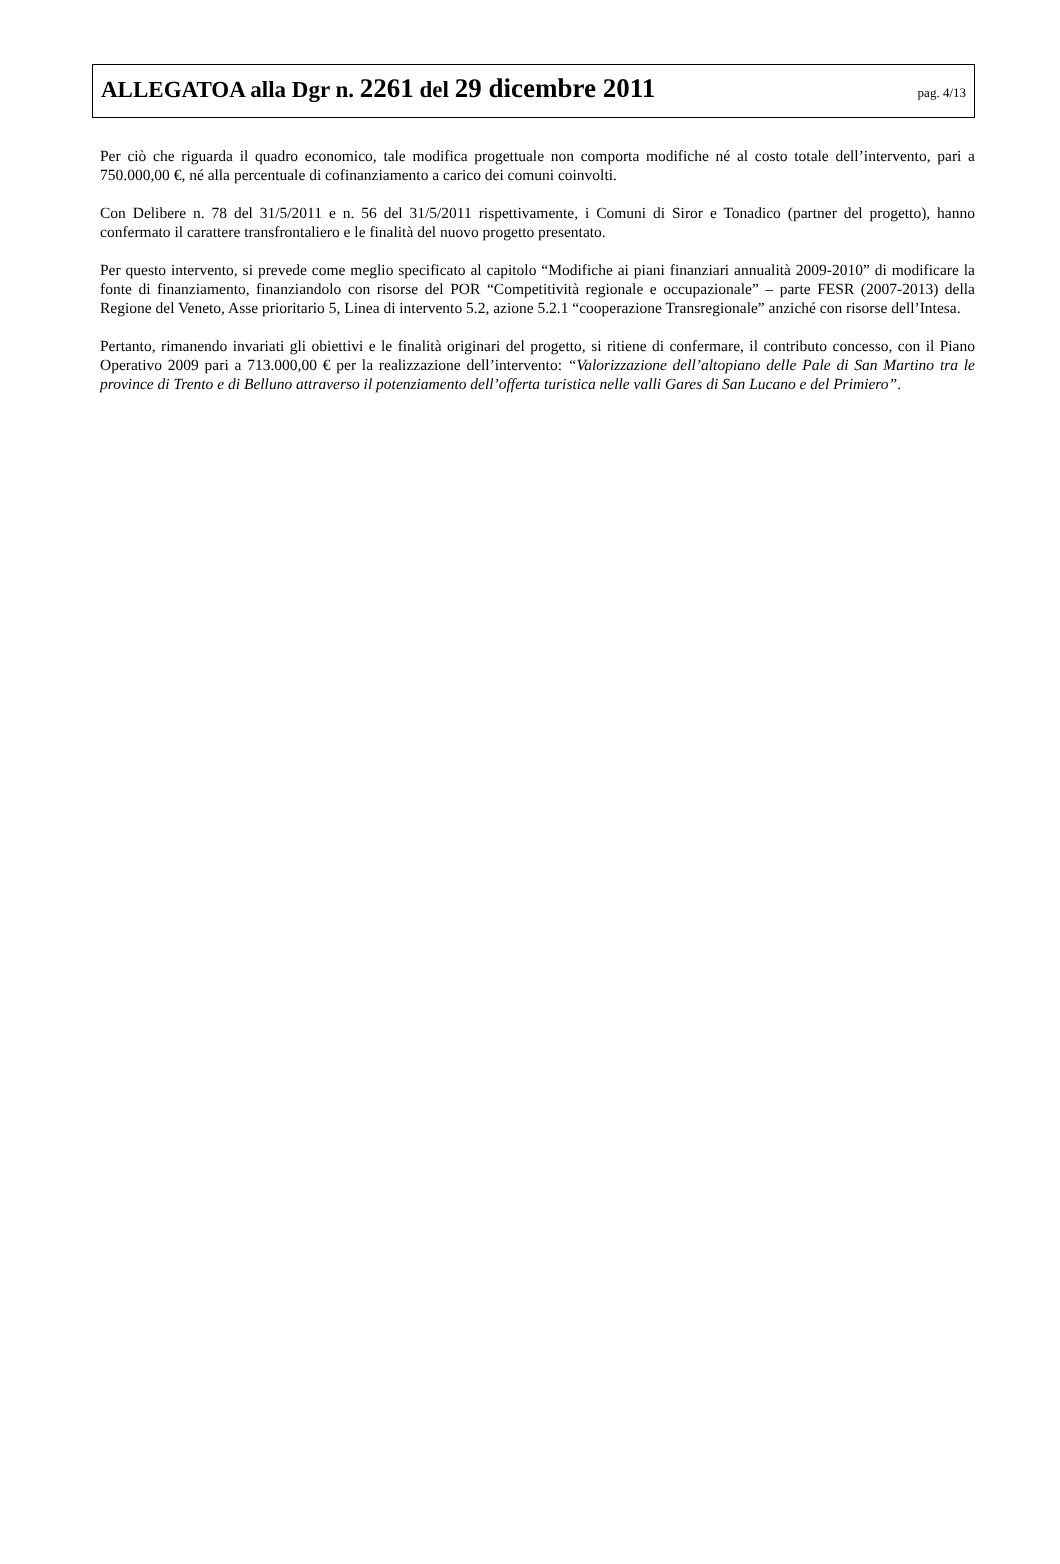ALLEGATOA alla Dgr n. 2261 del 29 dicembre 2011
pag. 4/13
Per ciò che riguarda il quadro economico, tale modifica progettuale non comporta modifiche né al costo totale dell’intervento, pari a 750.000,00 €, né alla percentuale di cofinanziamento a carico dei comuni coinvolti.
Con Delibere n. 78 del 31/5/2011 e n. 56 del 31/5/2011 rispettivamente, i Comuni di Siror e Tonadico (partner del progetto), hanno confermato il carattere transfrontaliero e le finalità del nuovo progetto presentato.
Per questo intervento, si prevede come meglio specificato al capitolo “Modifiche ai piani finanziari annualità 2009-2010” di modificare la fonte di finanziamento, finanziandolo con risorse del POR “Competitività regionale e occupazionale” – parte FESR (2007-2013) della Regione del Veneto, Asse prioritario 5, Linea di intervento 5.2, azione 5.2.1 “cooperazione Transregionale” anziché con risorse dell’Intesa.
Pertanto, rimanendo invariati gli obiettivi e le finalità originari del progetto, si ritiene di confermare, il contributo concesso, con il Piano Operativo 2009 pari a 713.000,00 € per la realizzazione dell’intervento: “Valorizzazione dell’altopiano delle Pale di San Martino tra le province di Trento e di Belluno attraverso il potenziamento dell’offerta turistica nelle valli Gares di San Lucano e del Primiero”.